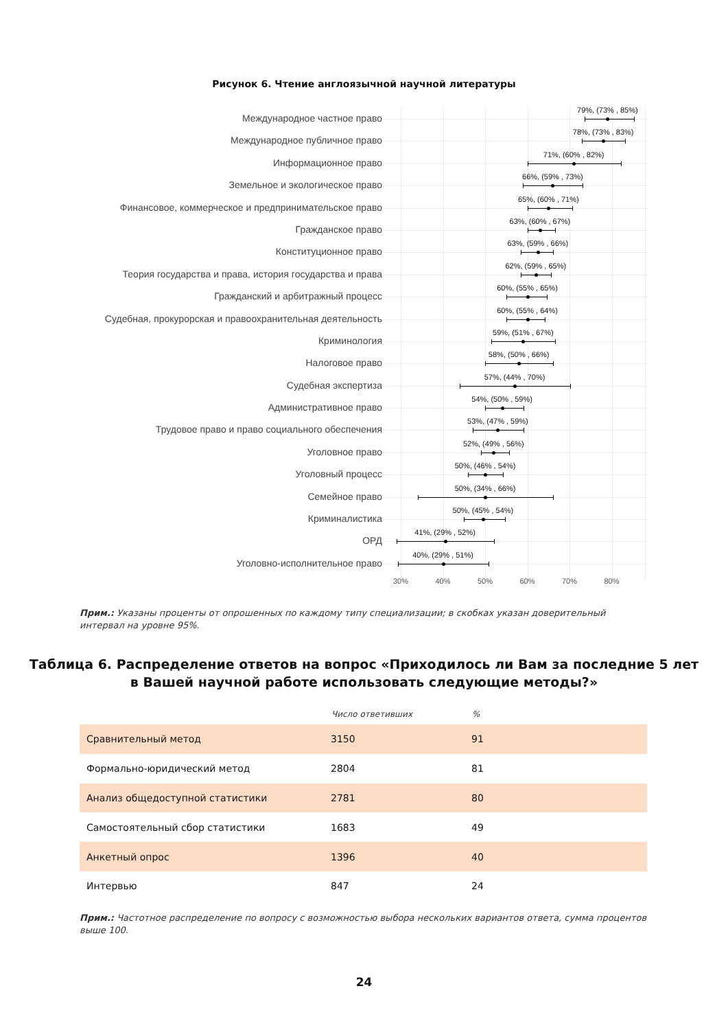Рисунок 6. Чтение англоязычной научной литературы
Международное частное право
79%, (73% , 85%)
Международное публичное право
78%, (73% , 83%)
Информационное право
71%, (60% , 82%)
Земельное и экологическое право
66%, (59% , 73%)
Финансовое, коммерческое и предпринимательское право
65%, (60% , 71%)
Гражданское право
63%, (60% , 67%)
Конституционное право
63%, (59% , 66%)
Теория государства и права, история государства и права
62%, (59% , 65%)
Гражданский и арбитражный процесс
60%, (55% , 65%)
Судебная, прокурорская и правоохранительная деятельность
60%, (55% , 64%)
Криминология
59%, (51% , 67%)
Налоговое право
58%, (50% , 66%)
Судебная экспертиза
57%, (44% , 70%)
Административное право
54%, (50% , 59%)
Трудовое право и право социального обеспечения
53%, (47% , 59%)
Уголовное право
52%, (49% , 56%)
Уголовный процесс
50%, (46% , 54%)
Семейное право
50%, (34% , 66%)
Криминалистика
50%, (45% , 54%)
ОРД
41%, (29% , 52%)
Уголовно-исполнительное право
40%, (29% , 51%)
30% 40% 50% 60% 70% 80%
Прим.: Указаны проценты от опрошенных по каждому типу специализации; в скобках указан доверительный интервал на уровне 95%.
Таблица 6. Распределение ответов на вопрос «Приходилось ли Вам за последние 5 лет
в Вашей научной работе использовать следующие методы?»
| | Число ответивших | % |
| --- | --- | --- |
| Сравнительный метод | 3150 | 91 |
| Формально-юридический метод | 2804 | 81 |
| Анализ общедоступной статистики | 2781 | 80 |
| Самостоятельный сбор статистики | 1683 | 49 |
| Анкетный опрос | 1396 | 40 |
| Интервью | 847 | 24 |
Прим.: Частотное распределение по вопросу с возможностью выбора нескольких вариантов ответа, сумма процентов выше 100.
24